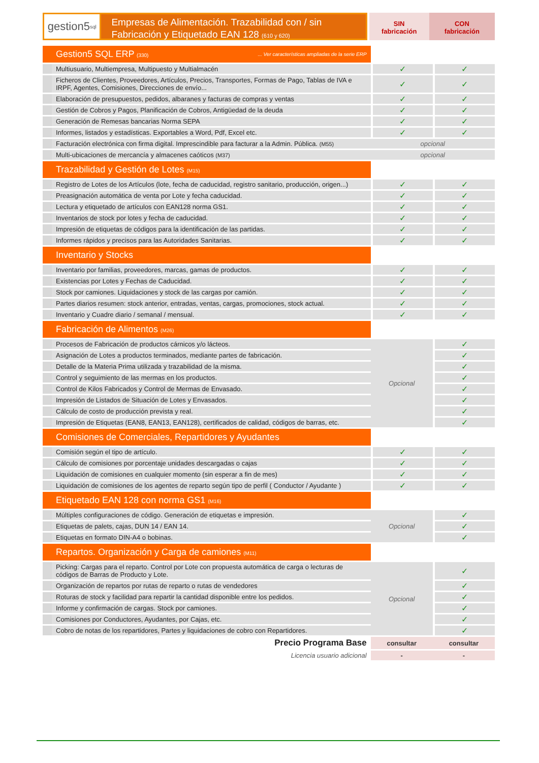gestion5<sup>sql</sup>
Empresas de Alimentación. Trazabilidad con / sin
Fabricación y Etiquetado EAN 128 (610 y 620)
SIN
fabricación
CON
fabricación
| Gestion5 SQL ERP (330) ... Ver características ampliadas de la serie ERP | | |
| Multiusuario, Multiempresa, Multipuesto y Multialmacén | ✓ | ✓ |
| Ficheros de Clientes, Proveedores, Artículos, Precios, Transportes, Formas de Pago, Tablas de IVA e IRPF, Agentes, Comisiones, Direcciones de envío... | ✓ | ✓ |
| Elaboración de presupuestos, pedidos, albaranes y facturas de compras y ventas | ✓ | ✓ |
| Gestión de Cobros y Pagos, Planificación de Cobros, Antigüedad de la deuda | ✓ | ✓ |
| Generación de Remesas bancarias Norma SEPA | ✓ | ✓ |
| Informes, listados y estadísticas. Exportables a Word, Pdf, Excel etc. | ✓ | ✓ |
| Facturación electrónica con firma digital. Imprescindible para facturar a la Admin. Pública. (M55) | opcional | |
| Multi-ubicaciones de mercancía y almacenes caóticos (M37) | opcional | |
| Trazabilidad y Gestión de Lotes (M15) | | |
| Registro de Lotes de los Artículos (lote, fecha de caducidad, registro sanitario, producción, origen...) | ✓ | ✓ |
| Preasignación automática de venta por Lote y fecha caducidad. | ✓ | ✓ |
| Lectura y etiquetado de artículos con EAN128 norma GS1. | ✓ | ✓ |
| Inventarios de stock por lotes y fecha de caducidad. | ✓ | ✓ |
| Impresión de etiquetas de códigos para la identificación de las partidas. | ✓ | ✓ |
| Informes rápidos y precisos para las Autoridades Sanitarias. | ✓ | ✓ |
| Inventario y Stocks | | |
| Inventario por familias, proveedores, marcas, gamas de productos. | ✓ | ✓ |
| Existencias por Lotes y Fechas de Caducidad. | ✓ | ✓ |
| Stock por camiones. Liquidaciones y stock de las cargas por camión. | ✓ | ✓ |
| Partes diarios resumen: stock anterior, entradas, ventas, cargas, promociones, stock actual. | ✓ | ✓ |
| Inventario y Cuadre diario / semanal / mensual. | ✓ | ✓ |
| Fabricación de Alimentos (M26) | | |
| Procesos de Fabricación de productos cárnicos y/o lácteos. | Opcional | ✓ |
| Asignación de Lotes a productos terminados, mediante partes de fabricación. | | ✓ |
| Detalle de la Materia Prima utilizada y trazabilidad de la misma. | | ✓ |
| Control y seguimiento de las mermas en los productos. | | ✓ |
| Control de Kilos Fabricados y Control de Mermas de Envasado. | | ✓ |
| Impresión de Listados de Situación de Lotes y Envasados. | | ✓ |
| Cálculo de costo de producción prevista y real. | | ✓ |
| Impresión de Etiquetas (EAN8, EAN13, EAN128), certificados de calidad, códigos de barras, etc. | | ✓ |
| Comisiones de Comerciales, Repartidores y Ayudantes | | |
| Comisión según el tipo de artículo. | ✓ | ✓ |
| Cálculo de comisiones por porcentaje unidades descargadas o cajas | ✓ | ✓ |
| Liquidación de comisiones en cualquier momento (sin esperar a fin de mes) | ✓ | ✓ |
| Liquidación de comisiones de los agentes de reparto según tipo de perfil ( Conductor / Ayudante ) | ✓ | ✓ |
| Etiquetado EAN 128 con norma GS1 (M16) | | |
| Múltiples configuraciones de código. Generación de etiquetas e impresión. | Opcional | ✓ |
| Etiquetas de palets, cajas, DUN 14 / EAN 14. | | ✓ |
| Etiquetas en formato DIN-A4 o bobinas. | | ✓ |
| Repartos. Organización y Carga de camiones (M11) | | |
| Picking: Cargas para el reparto. Control por Lote con propuesta automática de carga o lecturas de códigos de Barras de Producto y Lote. | Opcional | ✓ |
| Organización de repartos por rutas de reparto o rutas de vendedores | | ✓ |
| Roturas de stock y facilidad para repartir la cantidad disponible entre los pedidos. | | ✓ |
| Informe y confirmación de cargas. Stock por camiones. | | ✓ |
| Comisiones por Conductores, Ayudantes, por Cajas, etc. | | ✓ |
| Cobro de notas de los repartidores, Partes y liquidaciones de cobro con Repartidores. | | ✓ |
| Precio Programa Base | consultar | consultar |
| Licencia usuario adicional | - | - |